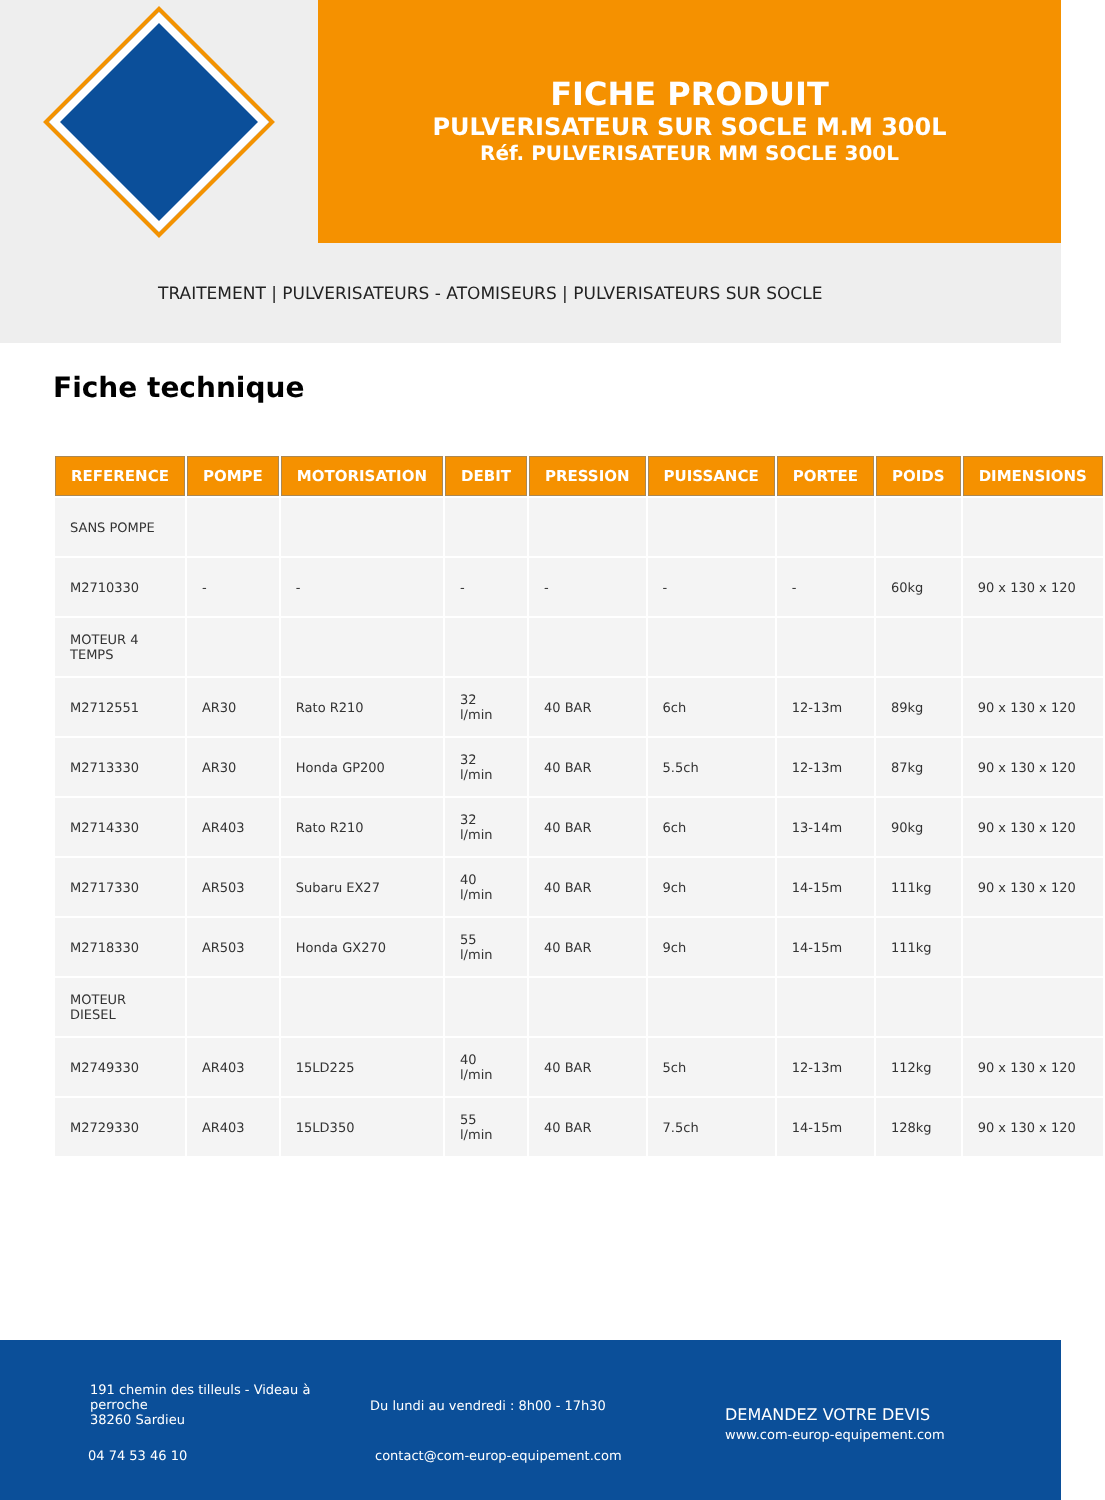FICHE PRODUIT
PULVERISATEUR SUR SOCLE M.M 300L
Réf. PULVERISATEUR MM SOCLE 300L
TRAITEMENT | PULVERISATEURS - ATOMISEURS | PULVERISATEURS SUR SOCLE
Fiche technique
| REFERENCE | POMPE | MOTORISATION | DEBIT | PRESSION | PUISSANCE | PORTEE | POIDS | DIMENSIONS |
| --- | --- | --- | --- | --- | --- | --- | --- | --- |
| SANS POMPE | | | | | | | | |
| M2710330 | - | - | - | - | - | - | 60kg | 90 x 130 x 120 |
| MOTEUR 4 TEMPS | | | | | | | | |
| M2712551 | AR30 | Rato R210 | 32 l/min | 40 BAR | 6ch | 12-13m | 89kg | 90 x 130 x 120 |
| M2713330 | AR30 | Honda GP200 | 32 l/min | 40 BAR | 5.5ch | 12-13m | 87kg | 90 x 130 x 120 |
| M2714330 | AR403 | Rato R210 | 32 l/min | 40 BAR | 6ch | 13-14m | 90kg | 90 x 130 x 120 |
| M2717330 | AR503 | Subaru EX27 | 40 l/min | 40 BAR | 9ch | 14-15m | 111kg | 90 x 130 x 120 |
| M2718330 | AR503 | Honda GX270 | 55 l/min | 40 BAR | 9ch | 14-15m | 111kg | |
| MOTEUR DIESEL | | | | | | | | |
| M2749330 | AR403 | 15LD225 | 40 l/min | 40 BAR | 5ch | 12-13m | 112kg | 90 x 130 x 120 |
| M2729330 | AR403 | 15LD350 | 55 l/min | 40 BAR | 7.5ch | 14-15m | 128kg | 90 x 130 x 120 |
191 chemin des tilleuls - Videau à
perroche
38260 Sardieu
Du lundi au vendredi : 8h00 - 17h30
DEMANDEZ VOTRE DEVIS
www.com-europ-equipement.com
04 74 53 46 10
contact@com-europ-equipement.com